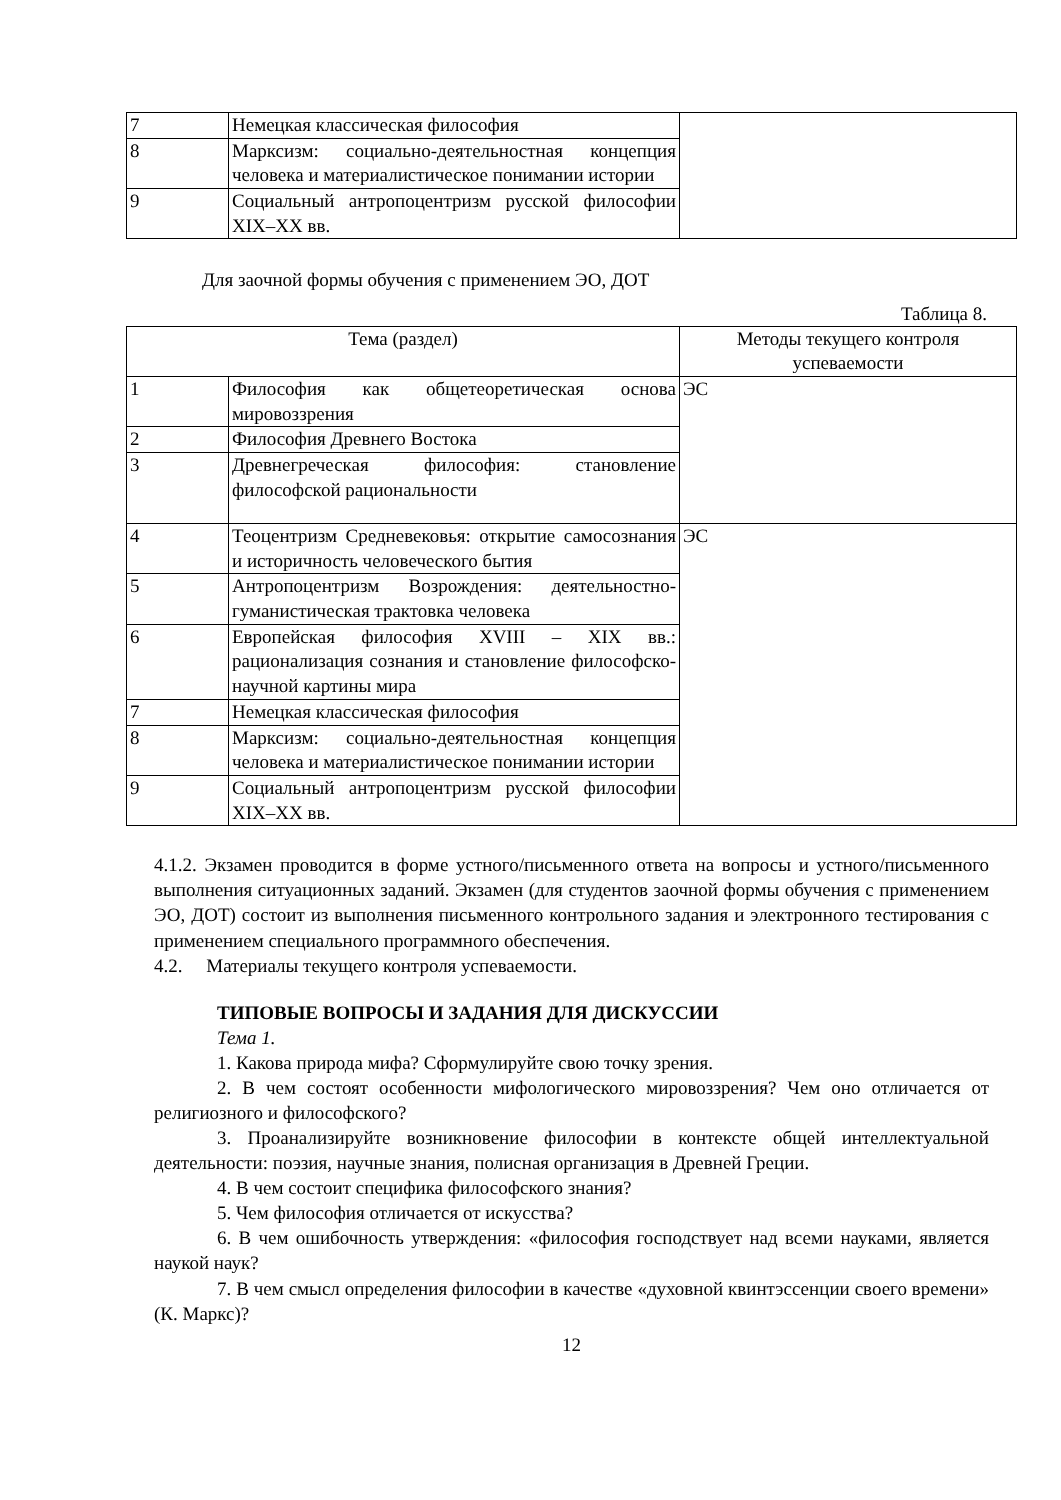| 7 | Немецкая классическая философия | |
| 8 | Марксизм: социально-деятельностная концепция человека и материалистическое понимании истории | |
| 9 | Социальный антропоцентризм русской философии XIX–XX вв. | |
Для заочной формы обучения с применением ЭО, ДОТ
Таблица 8.
| Тема (раздел) | | Методы текущего контроля успеваемости |
| --- | --- | --- |
| 1 | Философия как общетеоретическая основа мировоззрения | ЭС |
| 2 | Философия Древнего Востока | |
| 3 | Древнегреческая философия: становление философской рациональности | |
| 4 | Теоцентризм Средневековья: открытие самосознания и историчность человеческого бытия | ЭС |
| 5 | Антропоцентризм Возрождения: деятельностно-гуманистическая трактовка человека | |
| 6 | Европейская философия XVIII – XIX вв.: рационализация сознания и становление философско-научной картины мира | |
| 7 | Немецкая классическая философия | |
| 8 | Марксизм: социально-деятельностная концепция человека и материалистическое понимании истории | |
| 9 | Социальный антропоцентризм русской философии XIX–XX вв. | |
4.1.2. Экзамен проводится в форме устного/письменного ответа на вопросы и устного/письменного выполнения ситуационных заданий. Экзамен (для студентов заочной формы обучения с применением ЭО, ДОТ) состоит из выполнения письменного контрольного задания и электронного тестирования с применением специального программного обеспечения.
4.2. Материалы текущего контроля успеваемости.
ТИПОВЫЕ ВОПРОСЫ И ЗАДАНИЯ ДЛЯ ДИСКУССИИ
Тема 1.
1. Какова природа мифа? Сформулируйте свою точку зрения.
2. В чем состоят особенности мифологического мировоззрения? Чем оно отличается от религиозного и философского?
3. Проанализируйте возникновение философии в контексте общей интеллектуальной деятельности: поэзия, научные знания, полисная организация в Древней Греции.
4. В чем состоит специфика философского знания?
5. Чем философия отличается от искусства?
6. В чем ошибочность утверждения: «философия господствует над всеми науками, является наукой наук?
7. В чем смысл определения философии в качестве «духовной квинтэссенции своего времени» (К. Маркс)?
12